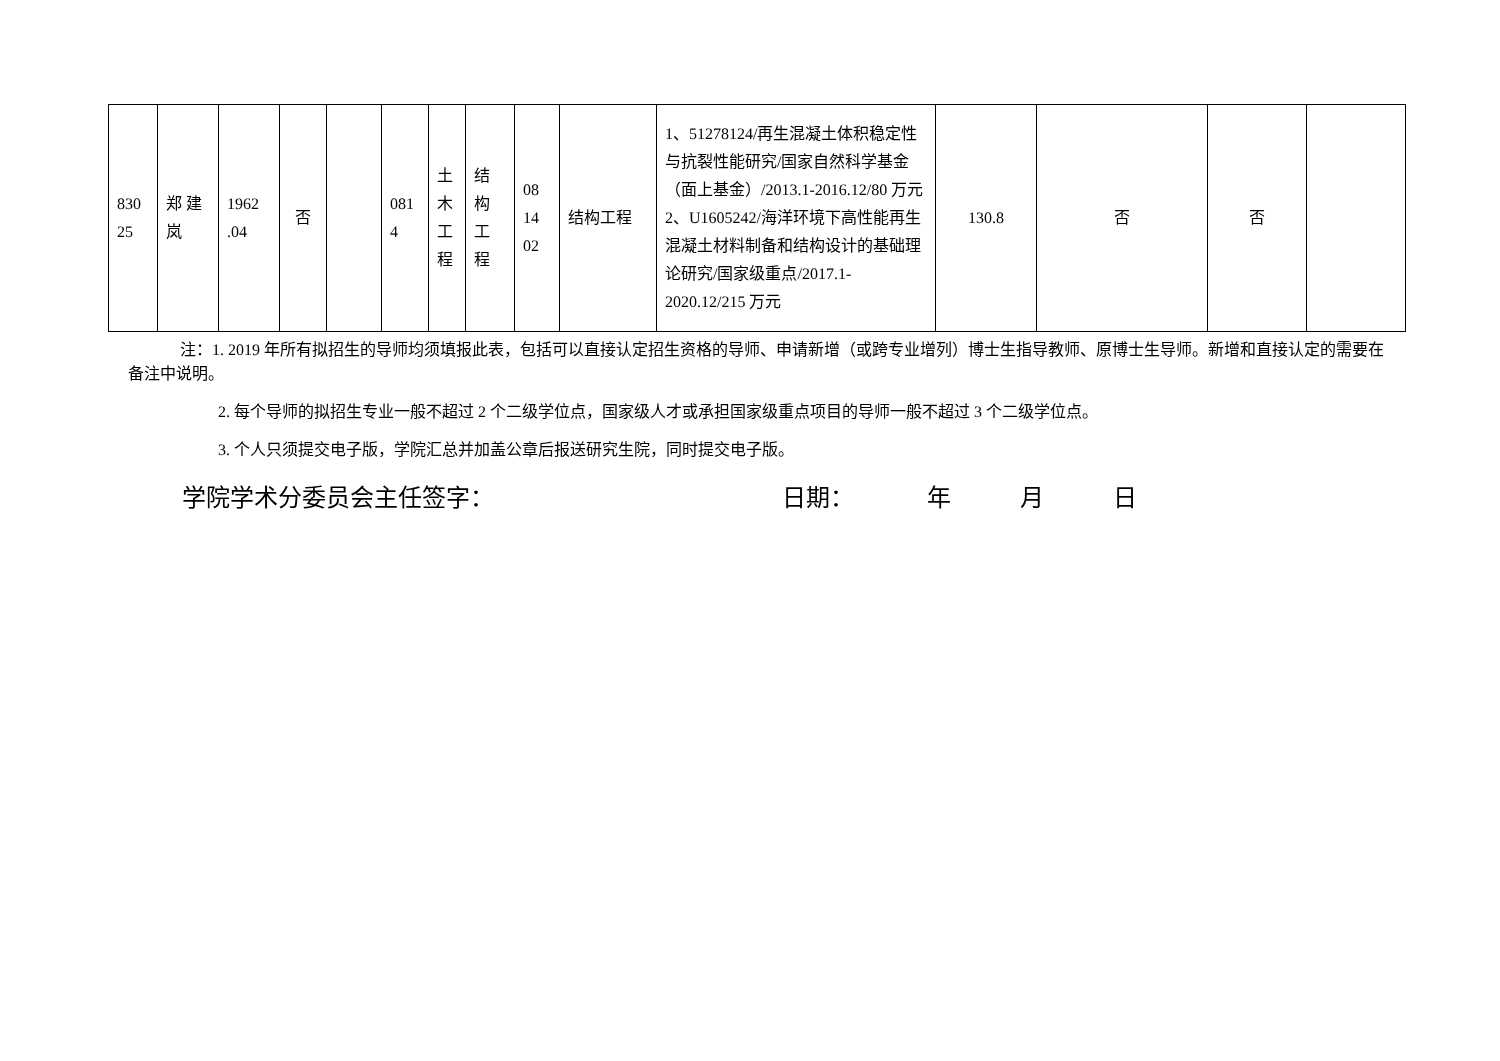| 830 25 | 郑 建 岚 | 1962 .04 | 否 | | 081 4 | 土 木 工 程 | 结 构 工 程 | 08 14 02 | 结构工程 | 1、51278124/再生混凝土体积稳定性与抗裂性能研究/国家自然科学基金（面上基金）/2013.1-2016.12/80 万元 2、U1605242/海洋环境下高性能再生混凝土材料制备和结构设计的基础理论研究/国家级重点/2017.1-2020.12/215 万元 | 130.8 | 否 | 否 | |
注：1. 2019 年所有拟招生的导师均须填报此表，包括可以直接认定招生资格的导师、申请新增（或跨专业增列）博士生指导教师、原博士生导师。新增和直接认定的需要在备注中说明。
2. 每个导师的拟招生专业一般不超过 2 个二级学位点，国家级人才或承担国家级重点项目的导师一般不超过 3 个二级学位点。
3. 个人只须提交电子版，学院汇总并加盖公章后报送研究生院，同时提交电子版。
学院学术分委员会主任签字： 日期： 年 月 日